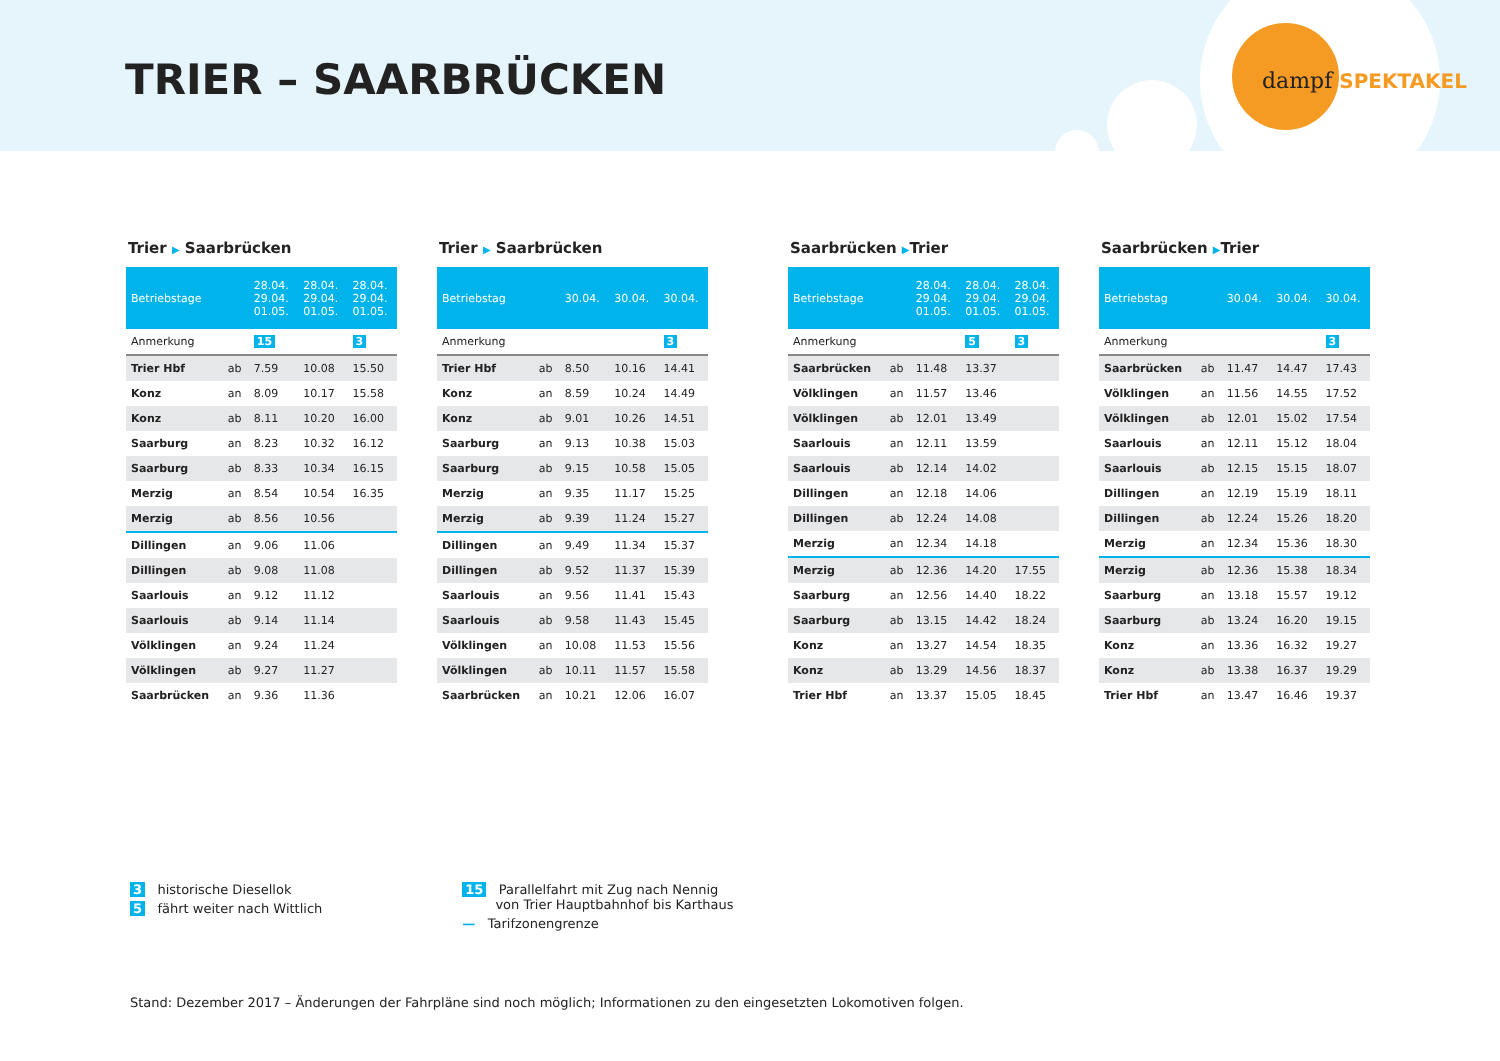TRIER – SAARBRÜCKEN
dampf SPEKTAKEL
Trier ▶ Saarbrücken
| Betriebstage | | 28.04. 29.04. 01.05. | 28.04. 29.04. 01.05. | 28.04. 29.04. 01.05. |
| --- | --- | --- | --- | --- |
| Anmerkung | | 15 | | 3 |
| Trier Hbf | ab | 7.59 | 10.08 | 15.50 |
| Konz | an | 8.09 | 10.17 | 15.58 |
| Konz | ab | 8.11 | 10.20 | 16.00 |
| Saarburg | an | 8.23 | 10.32 | 16.12 |
| Saarburg | ab | 8.33 | 10.34 | 16.15 |
| Merzig | an | 8.54 | 10.54 | 16.35 |
| Merzig | ab | 8.56 | 10.56 | |
| Dillingen | an | 9.06 | 11.06 | |
| Dillingen | ab | 9.08 | 11.08 | |
| Saarlouis | an | 9.12 | 11.12 | |
| Saarlouis | ab | 9.14 | 11.14 | |
| Völklingen | an | 9.24 | 11.24 | |
| Völklingen | ab | 9.27 | 11.27 | |
| Saarbrücken | an | 9.36 | 11.36 | |
Trier ▶ Saarbrücken
| Betriebstag | | 30.04. | 30.04. | 30.04. |
| --- | --- | --- | --- | --- |
| Anmerkung | | | | 3 |
| Trier Hbf | ab | 8.50 | 10.16 | 14.41 |
| Konz | an | 8.59 | 10.24 | 14.49 |
| Konz | ab | 9.01 | 10.26 | 14.51 |
| Saarburg | an | 9.13 | 10.38 | 15.03 |
| Saarburg | ab | 9.15 | 10.58 | 15.05 |
| Merzig | an | 9.35 | 11.17 | 15.25 |
| Merzig | ab | 9.39 | 11.24 | 15.27 |
| Dillingen | an | 9.49 | 11.34 | 15.37 |
| Dillingen | ab | 9.52 | 11.37 | 15.39 |
| Saarlouis | an | 9.56 | 11.41 | 15.43 |
| Saarlouis | ab | 9.58 | 11.43 | 15.45 |
| Völklingen | an | 10.08 | 11.53 | 15.56 |
| Völklingen | ab | 10.11 | 11.57 | 15.58 |
| Saarbrücken | an | 10.21 | 12.06 | 16.07 |
Saarbrücken ▶Trier
| Betriebstage | | 28.04. 29.04. 01.05. | 28.04. 29.04. 01.05. | 28.04. 29.04. 01.05. |
| --- | --- | --- | --- | --- |
| Anmerkung | | | 5 | 3 |
| Saarbrücken | ab | 11.48 | 13.37 | |
| Völklingen | an | 11.57 | 13.46 | |
| Völklingen | ab | 12.01 | 13.49 | |
| Saarlouis | an | 12.11 | 13.59 | |
| Saarlouis | ab | 12.14 | 14.02 | |
| Dillingen | an | 12.18 | 14.06 | |
| Dillingen | ab | 12.24 | 14.08 | |
| Merzig | an | 12.34 | 14.18 | |
| Merzig | ab | 12.36 | 14.20 | 17.55 |
| Saarburg | an | 12.56 | 14.40 | 18.22 |
| Saarburg | ab | 13.15 | 14.42 | 18.24 |
| Konz | an | 13.27 | 14.54 | 18.35 |
| Konz | ab | 13.29 | 14.56 | 18.37 |
| Trier Hbf | an | 13.37 | 15.05 | 18.45 |
Saarbrücken ▶Trier
| Betriebstag | | 30.04. | 30.04. | 30.04. |
| --- | --- | --- | --- | --- |
| Anmerkung | | | | 3 |
| Saarbrücken | ab | 11.47 | 14.47 | 17.43 |
| Völklingen | an | 11.56 | 14.55 | 17.52 |
| Völklingen | ab | 12.01 | 15.02 | 17.54 |
| Saarlouis | an | 12.11 | 15.12 | 18.04 |
| Saarlouis | ab | 12.15 | 15.15 | 18.07 |
| Dillingen | an | 12.19 | 15.19 | 18.11 |
| Dillingen | ab | 12.24 | 15.26 | 18.20 |
| Merzig | an | 12.34 | 15.36 | 18.30 |
| Merzig | ab | 12.36 | 15.38 | 18.34 |
| Saarburg | an | 13.18 | 15.57 | 19.12 |
| Saarburg | ab | 13.24 | 16.20 | 19.15 |
| Konz | an | 13.36 | 16.32 | 19.27 |
| Konz | ab | 13.38 | 16.37 | 19.29 |
| Trier Hbf | an | 13.47 | 16.46 | 19.37 |
3 historische Diesellok
5 fährt weiter nach Wittlich
15 Parallelfahrt mit Zug nach Nennig
von Trier Hauptbahnhof bis Karthaus
— Tarifzonengrenze
Stand: Dezember 2017 – Änderungen der Fahrpläne sind noch möglich; Informationen zu den eingesetzten Lokomotiven folgen.